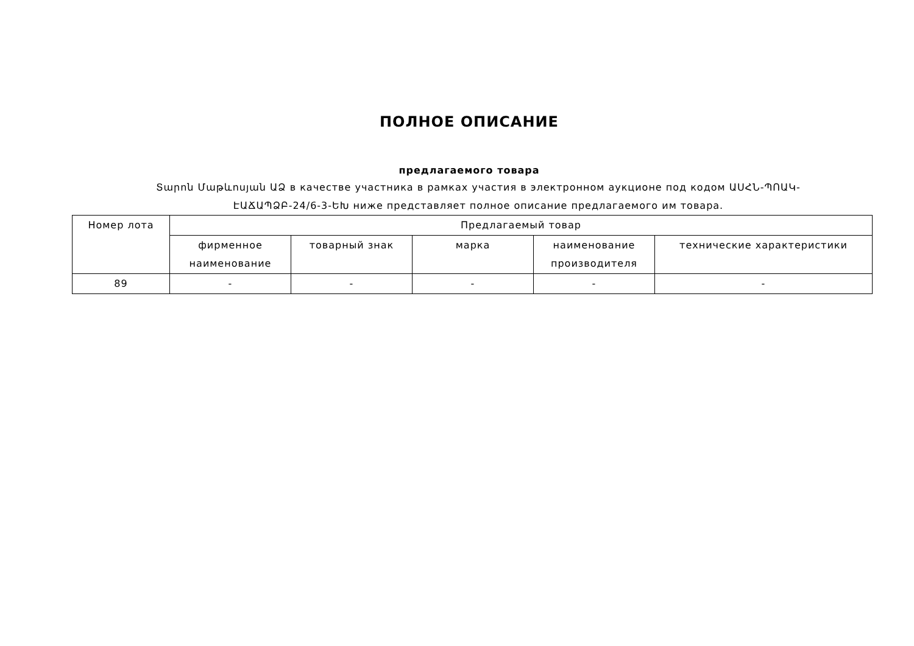ПОЛНОЕ ОПИСАНИЕ
предлагаемого товара
Տարոն Մաթևոսյան ԱՁ в качестве участника в рамках участия в электронном аукционе под кодом ԱՍՀՆ-ՊՈԱԿ-ԷԱՃԱՊՁԲ-24/6-3-ԵԽ ниже представляет полное описание предлагаемого им товара.
| Номер лота | Предлагаемый товар | | | | |
| --- | --- | --- | --- | --- | --- |
| | фирменное наименование | товарный знак | марка | наименование производителя | технические характеристики |
| 89 | - | - | - | - | - |